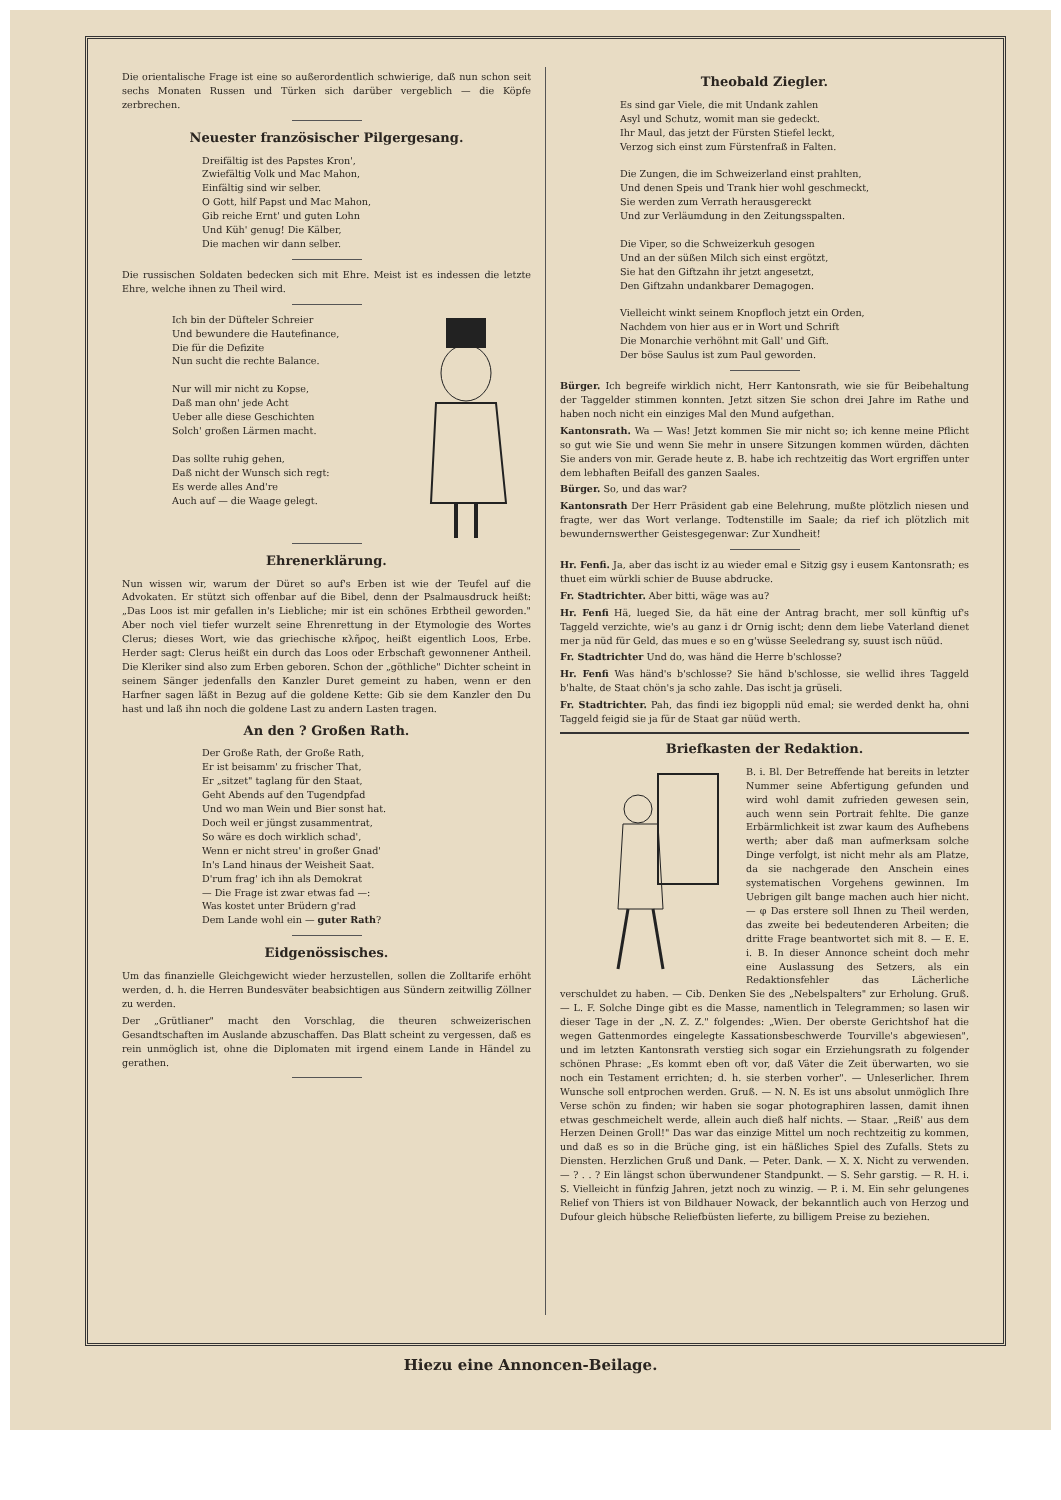Die orientalische Frage ist eine so außerordentlich schwierige, daß nun schon seit sechs Monaten Russen und Türken sich darüber vergeblich — die Köpfe zerbrechen.
Neuester französischer Pilgergesang.
Dreifältig ist des Papstes Kron',
Zwiefältig Volk und Mac Mahon,
Einfältig sind wir selber.
O Gott, hilf Papst und Mac Mahon,
Gib reiche Ernt' und guten Lohn
Und Küh' genug! Die Kälber,
Die machen wir dann selber.
Die russischen Soldaten bedecken sich mit Ehre. Meist ist es indessen die letzte Ehre, welche ihnen zu Theil wird.
Ich bin der Düfteler Schreier
Und bewundere die Hautefinance,
Die für die Defizite
Nun sucht die rechte Balance.
Nur will mir nicht zu Kopse,
Daß man ohn' jede Acht
Ueber alle diese Geschichten
Solch' großen Lärmen macht.
Das sollte ruhig gehen,
Daß nicht der Wunsch sich regt:
Es werde alles And're
Auch auf — die Waage gelegt.
Ehrenerklärung.
Nun wissen wir, warum der Düret so auf's Erben ist wie der Teufel auf die Advokaten. Er stützt sich offenbar auf die Bibel, denn der Psalmausdruck heißt: „Das Loos ist mir gefallen in's Liebliche; mir ist ein schönes Erbtheil geworden." Aber noch viel tiefer wurzelt seine Ehrenrettung in der Etymologie des Wortes Clerus; dieses Wort, wie das griechische κλῆρος, heißt eigentlich Loos, Erbe. Herder sagt: Clerus heißt ein durch das Loos oder Erbschaft gewonnener Antheil. Die Kleriker sind also zum Erben geboren. Schon der „göthliche" Dichter scheint in seinem Sänger jedenfalls den Kanzler Duret gemeint zu haben, wenn er den Harfner sagen läßt in Bezug auf die goldene Kette: Gib sie dem Kanzler den Du hast und laß ihn noch die goldene Last zu andern Lasten tragen.
An den ? Großen Rath.
Der Große Rath, der Große Rath,
Er ist beisamm' zu frischer That,
Er „sitzet" taglang für den Staat,
Geht Abends auf den Tugendpfad
Und wo man Wein und Bier sonst hat.
Doch weil er jüngst zusammentrat,
So wäre es doch wirklich schad',
Wenn er nicht streu' in großer Gnad'
In's Land hinaus der Weisheit Saat.
D'rum frag' ich ihn als Demokrat
— Die Frage ist zwar etwas fad —:
Was kostet unter Brüdern g'rad
Dem Lande wohl ein — guter Rath?
Eidgenössisches.
Um das finanzielle Gleichgewicht wieder herzustellen, sollen die Zolltarife erhöht werden, d. h. die Herren Bundesväter beabsichtigen aus Sündern zeitwillig Zöllner zu werden.
Der „Grütlianer" macht den Vorschlag, die theuren schweizerischen Gesandtschaften im Auslande abzuschaffen. Das Blatt scheint zu vergessen, daß es rein unmöglich ist, ohne die Diplomaten mit irgend einem Lande in Händel zu gerathen.
Theobald Ziegler.
Es sind gar Viele, die mit Undank zahlen
Asyl und Schutz, womit man sie gedeckt.
Ihr Maul, das jetzt der Fürsten Stiefel leckt,
Verzog sich einst zum Fürstenfraß in Falten.
Die Zungen, die im Schweizerland einst prahlten,
Und denen Speis und Trank hier wohl geschmeckt,
Sie werden zum Verrath herausgereckt
Und zur Verläumdung in den Zeitungsspalten.
Die Viper, so die Schweizerkuh gesogen
Und an der süßen Milch sich einst ergötzt,
Sie hat den Giftzahn ihr jetzt angesetzt,
Den Giftzahn undankbarer Demagogen.
Vielleicht winkt seinem Knopfloch jetzt ein Orden,
Nachdem von hier aus er in Wort und Schrift
Die Monarchie verhöhnt mit Gall' und Gift.
Der böse Saulus ist zum Paul geworden.
Bürger. Ich begreife wirklich nicht, Herr Kantonsrath, wie sie für Beibehaltung der Taggelder stimmen konnten. Jetzt sitzen Sie schon drei Jahre im Rathe und haben noch nicht ein einziges Mal den Mund aufgethan.
Kantonsrath. Wa — Was! Jetzt kommen Sie mir nicht so; ich kenne meine Pflicht so gut wie Sie und wenn Sie mehr in unsere Sitzungen kommen würden, dächten Sie anders von mir. Gerade heute z. B. habe ich rechtzeitig das Wort ergriffen unter dem lebhaften Beifall des ganzen Saales.
Bürger. So, und das war?
Kantonsrath Der Herr Präsident gab eine Belehrung, mußte plötzlich niesen und fragte, wer das Wort verlange. Todtenstille im Saale; da rief ich plötzlich mit bewundernswerther Geistesgegenwar: Zur Xundheit!
Hr. Fenfi. Ja, aber das ischt iz au wieder emal e Sitzig gsy i eusem Kantonsrath; es thuet eim würkli schier de Buuse abdrucke.
Fr. Stadtrichter. Aber bitti, wäge was au?
Hr. Fenfi Hä, lueged Sie, da hät eine der Antrag bracht, mer soll künftig uf's Taggeld verzichte, wie's au ganz i dr Ornig ischt; denn dem liebe Vaterland dienet mer ja nüd für Geld, das mues e so en g'wüsse Seeledrang sy, suust isch nüüd.
Fr. Stadtrichter Und do, was händ die Herre b'schlosse?
Hr. Fenfi Was händ's b'schlosse? Sie händ b'schlosse, sie wellid ihres Taggeld b'halte, de Staat chön's ja scho zahle. Das ischt ja grüseli.
Fr. Stadtrichter. Pah, das findi iez bigoppli nüd emal; sie werded denkt ha, ohni Taggeld feigid sie ja für de Staat gar nüüd werth.
Briefkasten der Redaktion.
B. i. Bl. Der Betreffende hat bereits in letzter Nummer seine Abfertigung gefunden und wird wohl damit zufrieden gewesen sein, auch wenn sein Portrait fehlte. Die ganze Erbärmlichkeit ist zwar kaum des Aufhebens werth; aber daß man aufmerksam solche Dinge verfolgt, ist nicht mehr als am Platze, da sie nachgerade den Anschein eines systematischen Vorgehens gewinnen. Im Uebrigen gilt bange machen auch hier nicht. — φ Das erstere soll Ihnen zu Theil werden, das zweite bei bedeutenderen Arbeiten; die dritte Frage beantwortet sich mit 8. — E. E. i. B. In dieser Annonce scheint doch mehr eine Auslassung des Setzers, als ein Redaktionsfehler das Lächerliche verschuldet zu haben. — Cib. Denken Sie des „Nebelspalters" zur Erholung. Gruß. — L. F. Solche Dinge gibt es die Masse, namentlich in Telegrammen; so lasen wir dieser Tage in der „N. Z. Z." folgendes: „Wien. Der oberste Gerichtshof hat die wegen Gattenmordes eingelegte Kassationsbeschwerde Tourville's abgewiesen", und im letzten Kantonsrath verstieg sich sogar ein Erziehungsrath zu folgender schönen Phrase: „Es kommt eben oft vor, daß Väter die Zeit überwarten, wo sie noch ein Testament errichten; d. h. sie sterben vorher". — Unleserlicher. Ihrem Wunsche soll entprochen werden. Gruß. — N. N. Es ist uns absolut unmöglich Ihre Verse schön zu finden; wir haben sie sogar photographiren lassen, damit ihnen etwas geschmeichelt werde, allein auch dieß half nichts. — Staar. „Reiß' aus dem Herzen Deinen Groll!" Das war das einzige Mittel um noch rechtzeitig zu kommen, und daß es so in die Brüche ging, ist ein häßliches Spiel des Zufalls. Stets zu Diensten. Herzlichen Gruß und Dank. — Peter. Dank. — X. X. Nicht zu verwenden. — ? . . ? Ein längst schon überwundener Standpunkt. — S. Sehr garstig. — R. H. i. S. Vielleicht in fünfzig Jahren, jetzt noch zu winzig. — P. i. M. Ein sehr gelungenes Relief von Thiers ist von Bildhauer Nowack, der bekanntlich auch von Herzog und Dufour gleich hübsche Reliefbüsten lieferte, zu billigem Preise zu beziehen.
Hiezu eine Annoncen-Beilage.